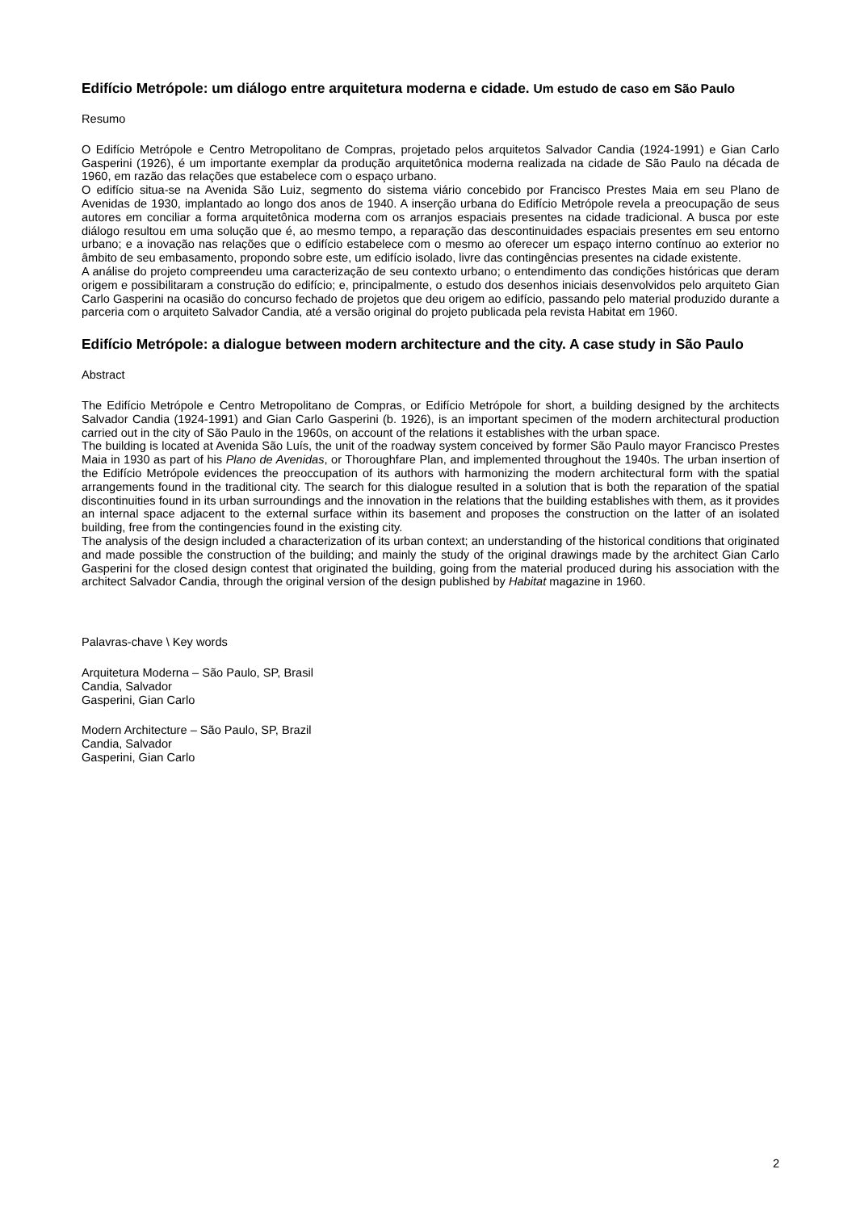Edifício Metrópole: um diálogo entre arquitetura moderna e cidade. Um estudo de caso em São Paulo
Resumo
O Edifício Metrópole e Centro Metropolitano de Compras, projetado pelos arquitetos Salvador Candia (1924-1991) e Gian Carlo Gasperini (1926), é um importante exemplar da produção arquitetônica moderna realizada na cidade de São Paulo na década de 1960, em razão das relações que estabelece com o espaço urbano.
O edifício situa-se na Avenida São Luiz, segmento do sistema viário concebido por Francisco Prestes Maia em seu Plano de Avenidas de 1930, implantado ao longo dos anos de 1940. A inserção urbana do Edifício Metrópole revela a preocupação de seus autores em conciliar a forma arquitetônica moderna com os arranjos espaciais presentes na cidade tradicional. A busca por este diálogo resultou em uma solução que é, ao mesmo tempo, a reparação das descontinuidades espaciais presentes em seu entorno urbano; e a inovação nas relações que o edifício estabelece com o mesmo ao oferecer um espaço interno contínuo ao exterior no âmbito de seu embasamento, propondo sobre este, um edifício isolado, livre das contingências presentes na cidade existente.
A análise do projeto compreendeu uma caracterização de seu contexto urbano; o entendimento das condições históricas que deram origem e possibilitaram a construção do edifício; e, principalmente, o estudo dos desenhos iniciais desenvolvidos pelo arquiteto Gian Carlo Gasperini na ocasião do concurso fechado de projetos que deu origem ao edifício, passando pelo material produzido durante a parceria com o arquiteto Salvador Candia, até a versão original do projeto publicada pela revista Habitat em 1960.
Edifício Metrópole: a dialogue between modern architecture and the city. A case study in São Paulo
Abstract
The Edifício Metrópole e Centro Metropolitano de Compras, or Edifício Metrópole for short, a building designed by the architects Salvador Candia (1924-1991) and Gian Carlo Gasperini (b. 1926), is an important specimen of the modern architectural production carried out in the city of São Paulo in the 1960s, on account of the relations it establishes with the urban space.
The building is located at Avenida São Luís, the unit of the roadway system conceived by former São Paulo mayor Francisco Prestes Maia in 1930 as part of his Plano de Avenidas, or Thoroughfare Plan, and implemented throughout the 1940s. The urban insertion of the Edifício Metrópole evidences the preoccupation of its authors with harmonizing the modern architectural form with the spatial arrangements found in the traditional city. The search for this dialogue resulted in a solution that is both the reparation of the spatial discontinuities found in its urban surroundings and the innovation in the relations that the building establishes with them, as it provides an internal space adjacent to the external surface within its basement and proposes the construction on the latter of an isolated building, free from the contingencies found in the existing city.
The analysis of the design included a characterization of its urban context; an understanding of the historical conditions that originated and made possible the construction of the building; and mainly the study of the original drawings made by the architect Gian Carlo Gasperini for the closed design contest that originated the building, going from the material produced during his association with the architect Salvador Candia, through the original version of the design published by Habitat magazine in 1960.
Palavras-chave \ Key words
Arquitetura Moderna – São Paulo, SP, Brasil
Candia, Salvador
Gasperini, Gian Carlo
Modern Architecture – São Paulo, SP, Brazil
Candia, Salvador
Gasperini, Gian Carlo
2